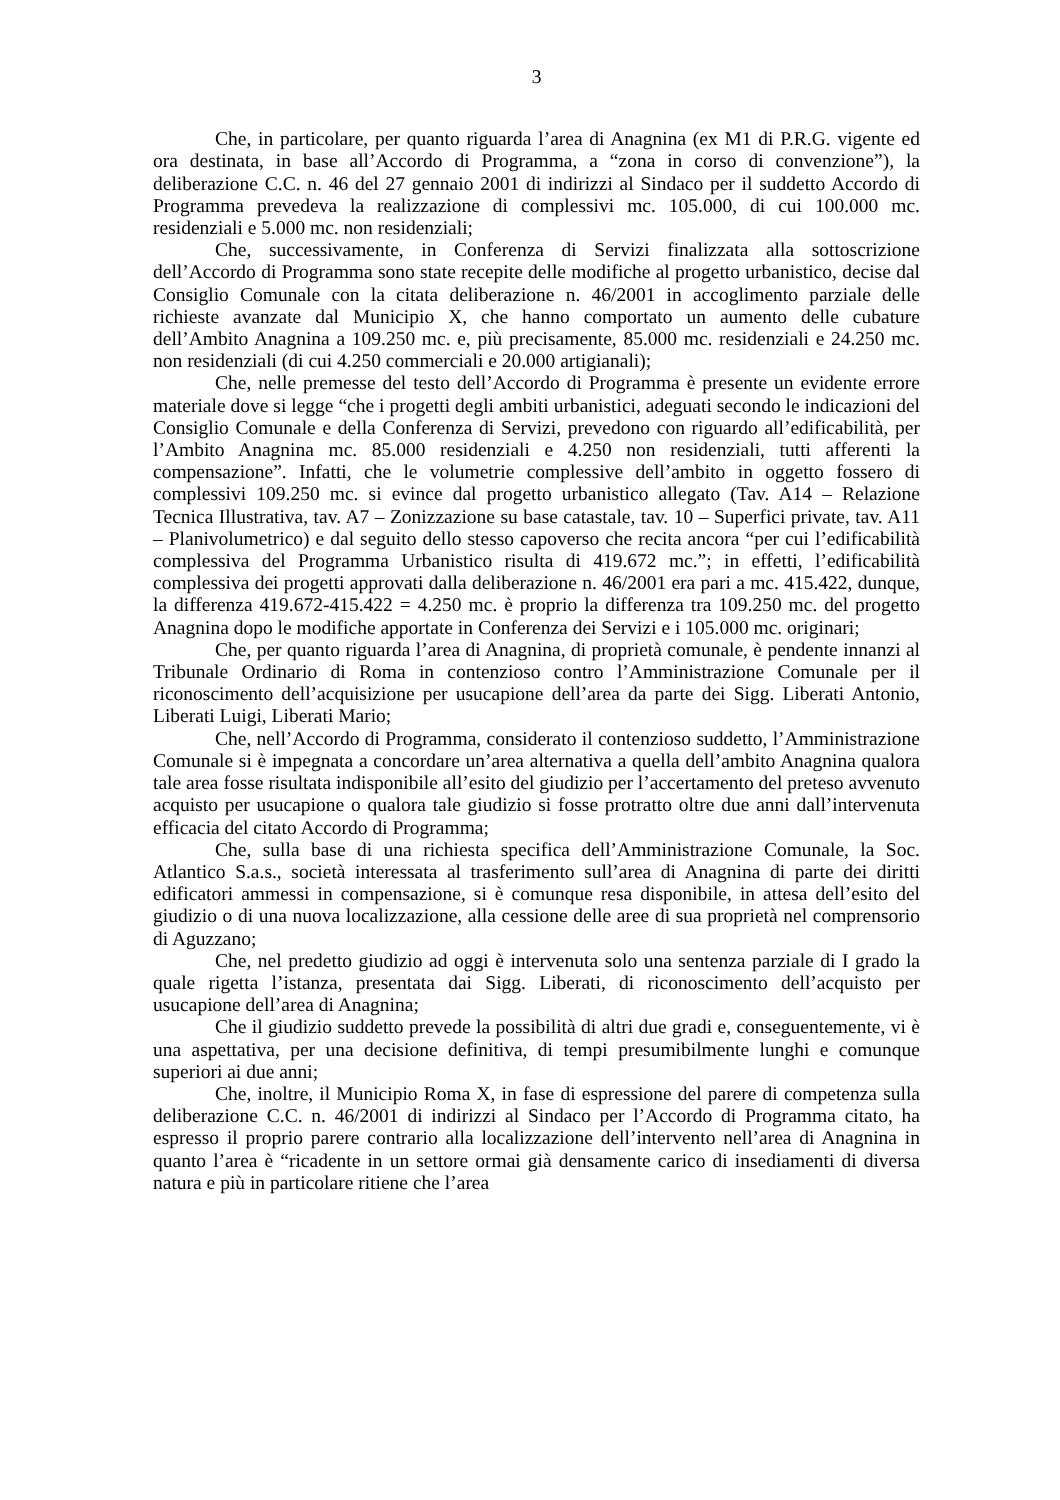3
Che, in particolare, per quanto riguarda l’area di Anagnina (ex M1 di P.R.G. vigente ed ora destinata, in base all’Accordo di Programma, a “zona in corso di convenzione”), la deliberazione C.C. n. 46 del 27 gennaio 2001 di indirizzi al Sindaco per il suddetto Accordo di Programma prevedeva la realizzazione di complessivi mc. 105.000, di cui 100.000 mc. residenziali e 5.000 mc. non residenziali;
Che, successivamente, in Conferenza di Servizi finalizzata alla sottoscrizione dell’Accordo di Programma sono state recepite delle modifiche al progetto urbanistico, decise dal Consiglio Comunale con la citata deliberazione n. 46/2001 in accoglimento parziale delle richieste avanzate dal Municipio X, che hanno comportato un aumento delle cubature dell’Ambito Anagnina a 109.250 mc. e, più precisamente, 85.000 mc. residenziali e 24.250 mc. non residenziali (di cui 4.250 commerciali e 20.000 artigianali);
Che, nelle premesse del testo dell’Accordo di Programma è presente un evidente errore materiale dove si legge “che i progetti degli ambiti urbanistici, adeguati secondo le indicazioni del Consiglio Comunale e della Conferenza di Servizi, prevedono con riguardo all’edificabilità, per l’Ambito Anagnina mc. 85.000 residenziali e 4.250 non residenziali, tutti afferenti la compensazione”. Infatti, che le volumetrie complessive dell’ambito in oggetto fossero di complessivi 109.250 mc. si evince dal progetto urbanistico allegato (Tav. A14 – Relazione Tecnica Illustrativa, tav. A7 – Zonizzazione su base catastale, tav. 10 – Superfici private, tav. A11 – Planivolumetrico) e dal seguito dello stesso capoverso che recita ancora “per cui l’edificabilità complessiva del Programma Urbanistico risulta di 419.672 mc.”; in effetti, l’edificabilità complessiva dei progetti approvati dalla deliberazione n. 46/2001 era pari a mc. 415.422, dunque, la differenza 419.672-415.422 = 4.250 mc. è proprio la differenza tra 109.250 mc. del progetto Anagnina dopo le modifiche apportate in Conferenza dei Servizi e i 105.000 mc. originari;
Che, per quanto riguarda l’area di Anagnina, di proprietà comunale, è pendente innanzi al Tribunale Ordinario di Roma in contenzioso contro l’Amministrazione Comunale per il riconoscimento dell’acquisizione per usucapione dell’area da parte dei Sigg. Liberati Antonio, Liberati Luigi, Liberati Mario;
Che, nell’Accordo di Programma, considerato il contenzioso suddetto, l’Amministrazione Comunale si è impegnata a concordare un’area alternativa a quella dell’ambito Anagnina qualora tale area fosse risultata indisponibile all’esito del giudizio per l’accertamento del preteso avvenuto acquisto per usucapione o qualora tale giudizio si fosse protratto oltre due anni dall’intervenuta efficacia del citato Accordo di Programma;
Che, sulla base di una richiesta specifica dell’Amministrazione Comunale, la Soc. Atlantico S.a.s., società interessata al trasferimento sull’area di Anagnina di parte dei diritti edificatori ammessi in compensazione, si è comunque resa disponibile, in attesa dell’esito del giudizio o di una nuova localizzazione, alla cessione delle aree di sua proprietà nel comprensorio di Aguzzano;
Che, nel predetto giudizio ad oggi è intervenuta solo una sentenza parziale di I grado la quale rigetta l’istanza, presentata dai Sigg. Liberati, di riconoscimento dell’acquisto per usucapione dell’area di Anagnina;
Che il giudizio suddetto prevede la possibilità di altri due gradi e, conseguentemente, vi è una aspettativa, per una decisione definitiva, di tempi presumibilmente lunghi e comunque superiori ai due anni;
Che, inoltre, il Municipio Roma X, in fase di espressione del parere di competenza sulla deliberazione C.C. n. 46/2001 di indirizzi al Sindaco per l’Accordo di Programma citato, ha espresso il proprio parere contrario alla localizzazione dell’intervento nell’area di Anagnina in quanto l’area è “ricadente in un settore ormai già densamente carico di insediamenti di diversa natura e più in particolare ritiene che l’area